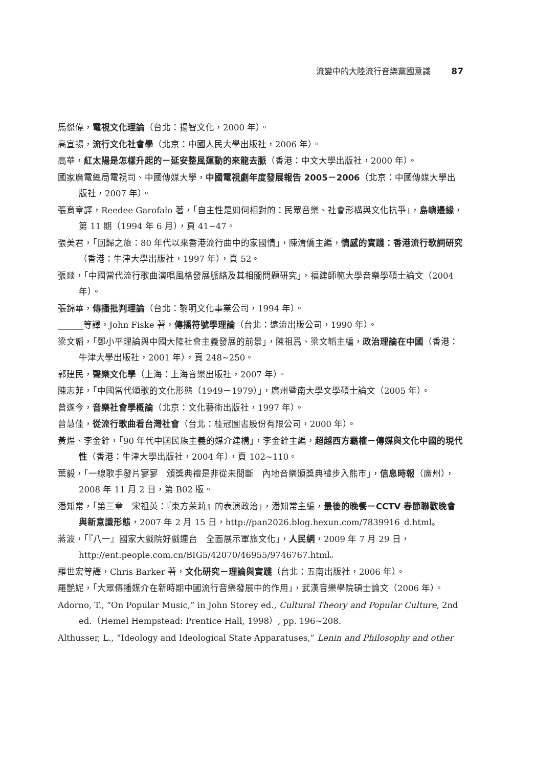流變中的大陸流行音樂黨國意識 87
馬傑偉，電視文化理論（台北：揚智文化，2000 年）。
高宣揚，流行文化社會學（北京：中國人民大學出版社，2006 年）。
高華，紅太陽是怎樣升起的－延安整風運動的來龍去脈（香港：中文大學出版社，2000 年）。
國家廣電總局電視司、中國傳媒大學，中國電視劇年度發展報告 2005－2006（北京：中國傳媒大學出版社，2007 年）。
張育章譯，Reedee Garofalo 著，「自主性是如何相對的：民眾音樂、社會形構與文化抗爭」，島嶼邊緣，第 11 期（1994 年 6 月），頁 41~47。
張美君，「回歸之旅：80 年代以來香港流行曲中的家國情」，陳清僑主編，情感的實踐：香港流行歌詞研究（香港：牛津大學出版社，1997 年），頁 52。
張燚，「中國當代流行歌曲演唱風格發展脈絡及其相關問題研究」，福建師範大學音樂學碩士論文（2004 年）。
張錦華，傳播批判理論（台北：黎明文化事業公司，1994 年）。
______等譯，John Fiske 著，傳播符號學理論（台北：遠流出版公司，1990 年）。
梁文韜，「鄧小平理論與中國大陸社會主義發展的前景」，陳祖爲、梁文韜主編，政治理論在中國（香港：牛津大學出版社，2001 年），頁 248~250。
郭建民，聲樂文化學（上海：上海音樂出版社，2007 年）。
陳志菲，「中國當代頌歌的文化形態（1949－1979）」，廣州暨南大學文學碩士論文（2005 年）。
曾遂今，音樂社會學概論（北京：文化藝術出版社，1997 年）。
曾慧佳，從流行歌曲看台灣社會（台北：桂冠圖書股份有限公司，2000 年）。
黃煜、李金銓，「90 年代中國民族主義的媒介建構」，李金銓主編，超越西方霸權－傳媒與文化中國的現代性（香港：牛津大學出版社，2004 年），頁 102~110。
葉毅，「一線歌手發片寥寥　頒獎典禮是非從未間斷　內地音樂頒獎典禮步入熊市」，信息時報（廣州），2008 年 11 月 2 日，第 B02 版。
潘知常，「第三章　宋祖英：『東方茉莉』的表演政治」，潘知常主編，最後的晚餐－CCTV 春節聯歡晚會與新意識形態，2007 年 2 月 15 日，http://pan2026.blog.hexun.com/7839916_d.html。
蔣波，「『八一』國家大戲院好戲連台　全面展示軍旅文化」，人民網，2009 年 7 月 29 日，http://ent.people.com.cn/BIG5/42070/46955/9746767.html。
羅世宏等譯，Chris Barker 著，文化研究－理論與實踐（台北：五南出版社，2006 年）。
羅艷妮，「大眾傳播媒介在新時期中國流行音樂發展中的作用」，武漢音樂學院碩士論文（2006 年）。
Adorno, T., “On Popular Music,” in John Storey ed., Cultural Theory and Popular Culture, 2nd ed.（Hemel Hempstead: Prentice Hall, 1998）, pp. 196~208.
Althusser, L., “Ideology and Ideological State Apparatuses,” Lenin and Philosophy and other